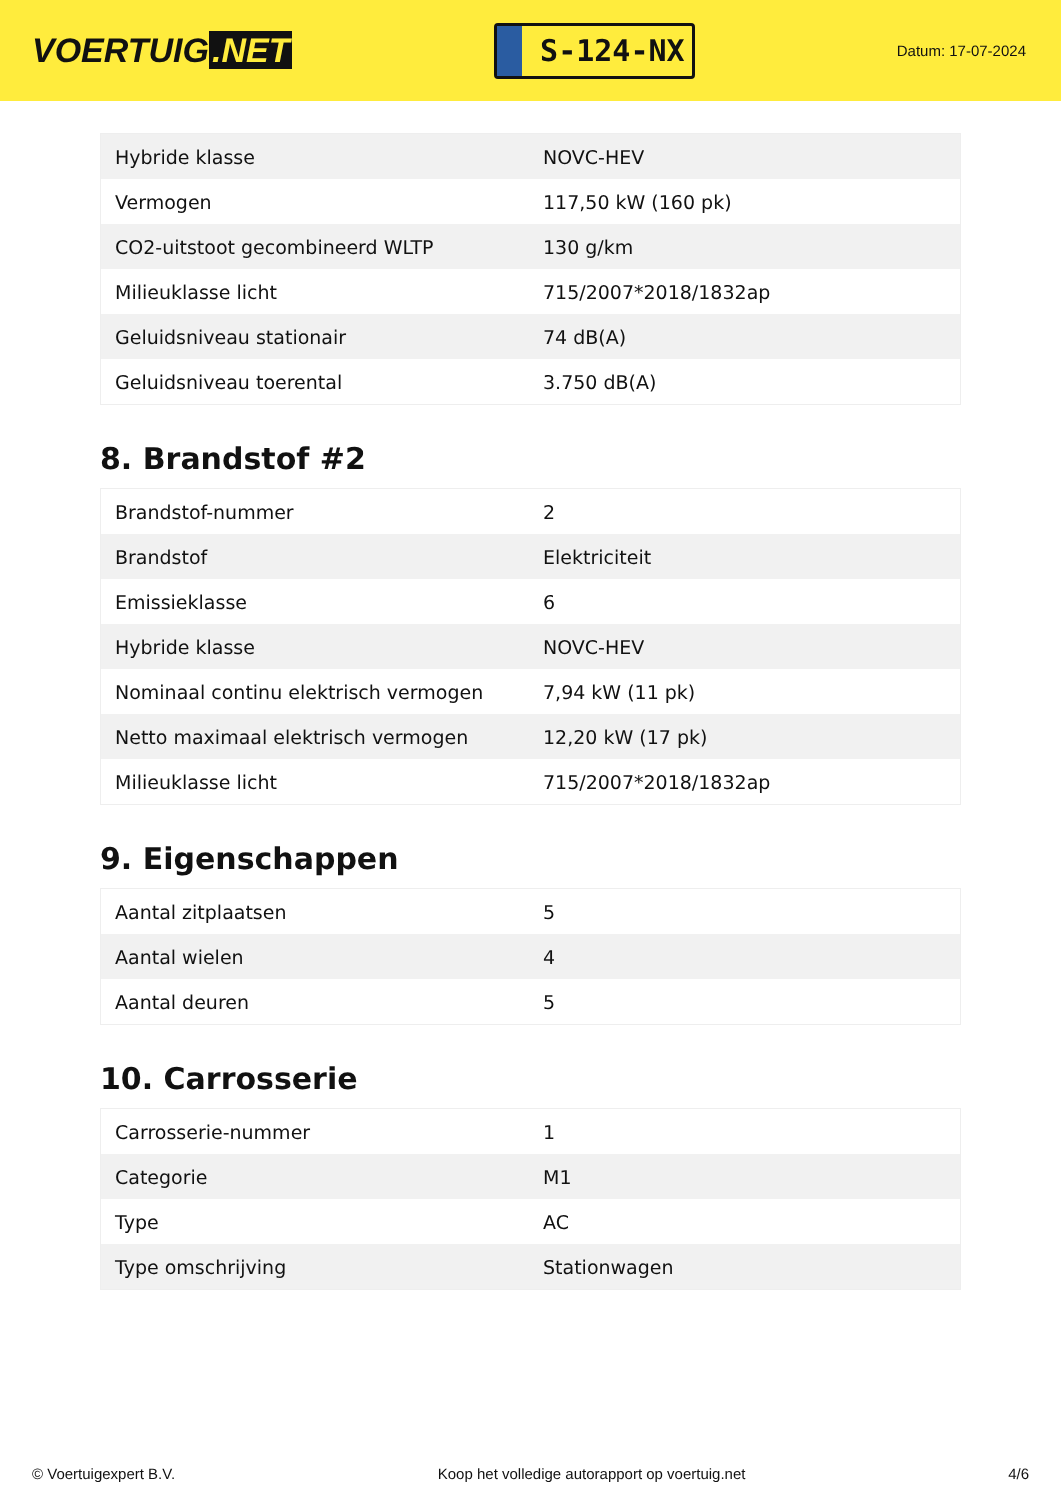VOERTUIG.NET
S-124-NX
Datum: 17-07-2024
| Hybride klasse | NOVC-HEV |
| Vermogen | 117,50 kW (160 pk) |
| CO2-uitstoot gecombineerd WLTP | 130 g/km |
| Milieuklasse licht | 715/2007*2018/1832ap |
| Geluidsniveau stationair | 74 dB(A) |
| Geluidsniveau toerental | 3.750 dB(A) |
8. Brandstof #2
| Brandstof-nummer | 2 |
| Brandstof | Elektriciteit |
| Emissieklasse | 6 |
| Hybride klasse | NOVC-HEV |
| Nominaal continu elektrisch vermogen | 7,94 kW (11 pk) |
| Netto maximaal elektrisch vermogen | 12,20 kW (17 pk) |
| Milieuklasse licht | 715/2007*2018/1832ap |
9. Eigenschappen
| Aantal zitplaatsen | 5 |
| Aantal wielen | 4 |
| Aantal deuren | 5 |
10. Carrosserie
| Carrosserie-nummer | 1 |
| Categorie | M1 |
| Type | AC |
| Type omschrijving | Stationwagen |
© Voertuigexpert B.V. Koop het volledige autorapport op voertuig.net 4/6